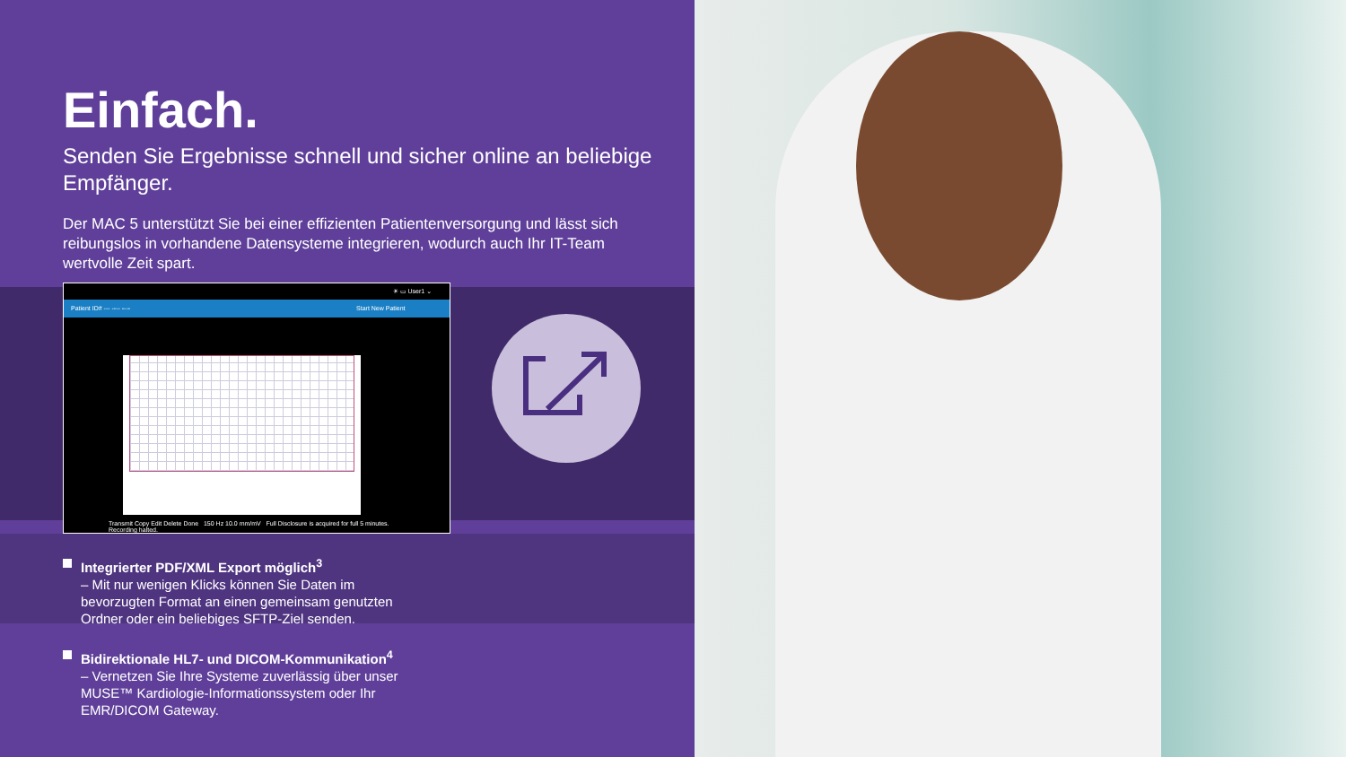Einfach.
Senden Sie Ergebnisse schnell und sicher online an beliebige Empfänger.
Der MAC 5 unterstützt Sie bei einer effizienten Patientenversorgung und lässt sich reibungslos in vorhandene Datensysteme integrieren, wodurch auch Ihr IT-Team wertvolle Zeit spart.
☀ ▭ User1 ⌄
Patient ID# --- ---- ---- Start New Patient
Transmit Copy Edit Delete Done 150 Hz 10.0 mm/mV Full Disclosure is acquired for full 5 minutes. Recording halted.
Integrierter PDF/XML Export möglich<sup>3</sup>
– Mit nur wenigen Klicks können Sie Daten im bevorzugten Format an einen gemeinsam genutzten Ordner oder ein beliebiges SFTP-Ziel senden.
Bidirektionale HL7- und DICOM-Kommunikation<sup>4</sup>
– Vernetzen Sie Ihre Systeme zuverlässig über unser MUSE™ Kardiologie-Informationssystem oder Ihr EMR/DICOM Gateway.